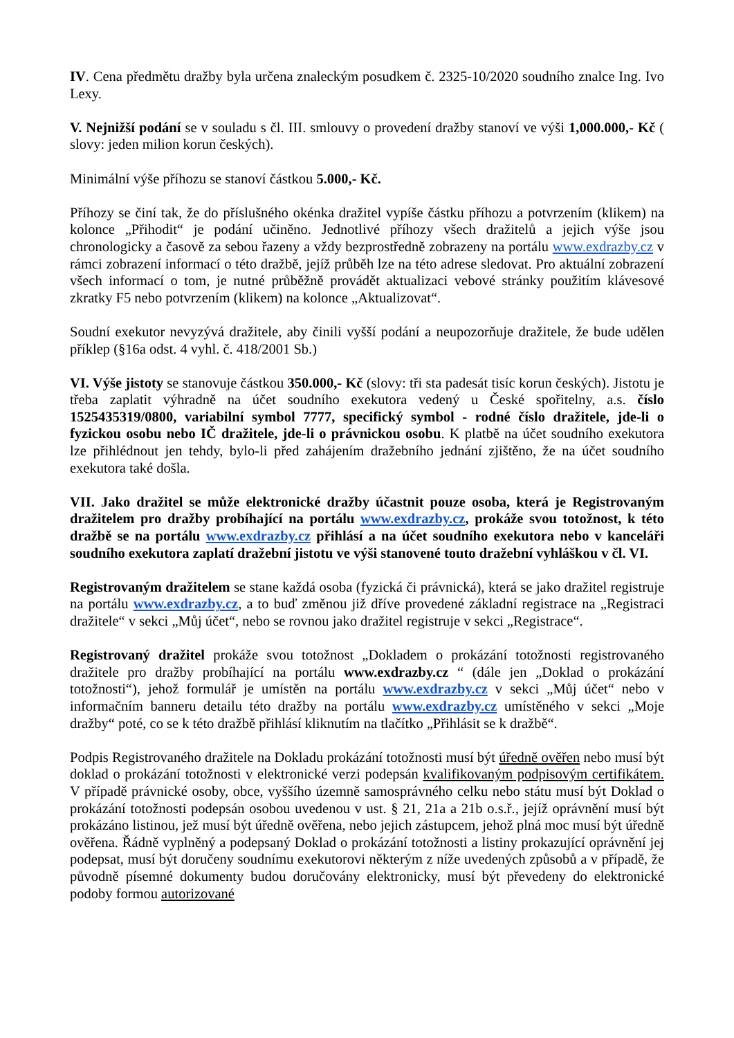IV. Cena předmětu dražby byla určena znaleckým posudkem č. 2325-10/2020 soudního znalce Ing. Ivo Lexy.
V. Nejnižší podání se v souladu s čl. III. smlouvy o provedení dražby stanoví ve výši 1,000.000,- Kč ( slovy: jeden milion korun českých).
Minimální výše příhozu se stanoví částkou 5.000,- Kč.
Příhozy se činí tak, že do příslušného okénka dražitel vypíše částku příhozu a potvrzením (klikem) na kolonce „Přihodit“ je podání učiněno. Jednotlivé příhozy všech dražitelů a jejich výše jsou chronologicky a časově za sebou řazeny a vždy bezprostředně zobrazeny na portálu www.exdrazby.cz v rámci zobrazení informací o této dražbě, jejíž průběh lze na této adrese sledovat. Pro aktuální zobrazení všech informací o tom, je nutné průběžně provádět aktualizaci vebové stránky použitím klávesové zkratky F5 nebo potvrzením (klikem) na kolonce „Aktualizovat“.
Soudní exekutor nevyzývá dražitele, aby činili vyšší podání a neupozorňuje dražitele, že bude udělen příklep (§16a odst. 4 vyhl. č. 418/2001 Sb.)
VI. Výše jistoty se stanovuje částkou 350.000,- Kč (slovy: tři sta padesát tisíc korun českých). Jistotu je třeba zaplatit výhradně na účet soudního exekutora vedený u České spořitelny, a.s. číslo 1525435319/0800, variabilní symbol 7777, specifický symbol - rodné číslo dražitele, jde-li o fyzickou osobu nebo IČ dražitele, jde-li o právnickou osobu. K platbě na účet soudního exekutora lze přihlédnout jen tehdy, bylo-li před zahájením dražebního jednání zjištěno, že na účet soudního exekutora také došla.
VII. Jako dražitel se může elektronické dražby účastnit pouze osoba, která je Registrovaným dražitelem pro dražby probíhající na portálu www.exdrazby.cz, prokáže svou totožnost, k této dražbě se na portálu www.exdrazby.cz přihlásí a na účet soudního exekutora nebo v kanceláři soudního exekutora zaplatí dražební jistotu ve výši stanovené touto dražební vyhláškou v čl. VI.
Registrovaným dražitelem se stane každá osoba (fyzická či právnická), která se jako dražitel registruje na portálu www.exdrazby.cz, a to buď změnou již dříve provedené základní registrace na „Registraci dražitele“ v sekci „Můj účet“, nebo se rovnou jako dražitel registruje v sekci „Registrace“.
Registrovaný dražitel prokáže svou totožnost „Dokladem o prokázání totožnosti registrovaného dražitele pro dražby probíhající na portálu www.exdrazby.cz “ (dále jen „Doklad o prokázání totožnosti“), jehož formulář je umístěn na portálu www.exdrazby.cz v sekci „Můj účet“ nebo v informačním banneru detailu této dražby na portálu www.exdrazby.cz umístěného v sekci „Moje dražby“ poté, co se k této dražbě přihlásí kliknutím na tlačítko „Přihlásit se k dražbě“.
Podpis Registrovaného dražitele na Dokladu prokázání totožnosti musí být úředně ověřen nebo musí být doklad o prokázání totožnosti v elektronické verzi podepsán kvalifikovaným podpisovým certifikátem. V případě právnické osoby, obce, vyššího územně samosprávného celku nebo státu musí být Doklad o prokázání totožnosti podepsán osobou uvedenou v ust. § 21, 21a a 21b o.s.ř., jejíž oprávnění musí být prokázáno listinou, jež musí být úředně ověřena, nebo jejich zástupcem, jehož plná moc musí být úředně ověřena. Řádně vyplněný a podepsaný Doklad o prokázání totožnosti a listiny prokazující oprávnění jej podepsat, musí být doručeny soudnímu exekutorovi některým z níže uvedených způsobů a v případě, že původně písemné dokumenty budou doručovány elektronicky, musí být převedeny do elektronické podoby formou autorizované